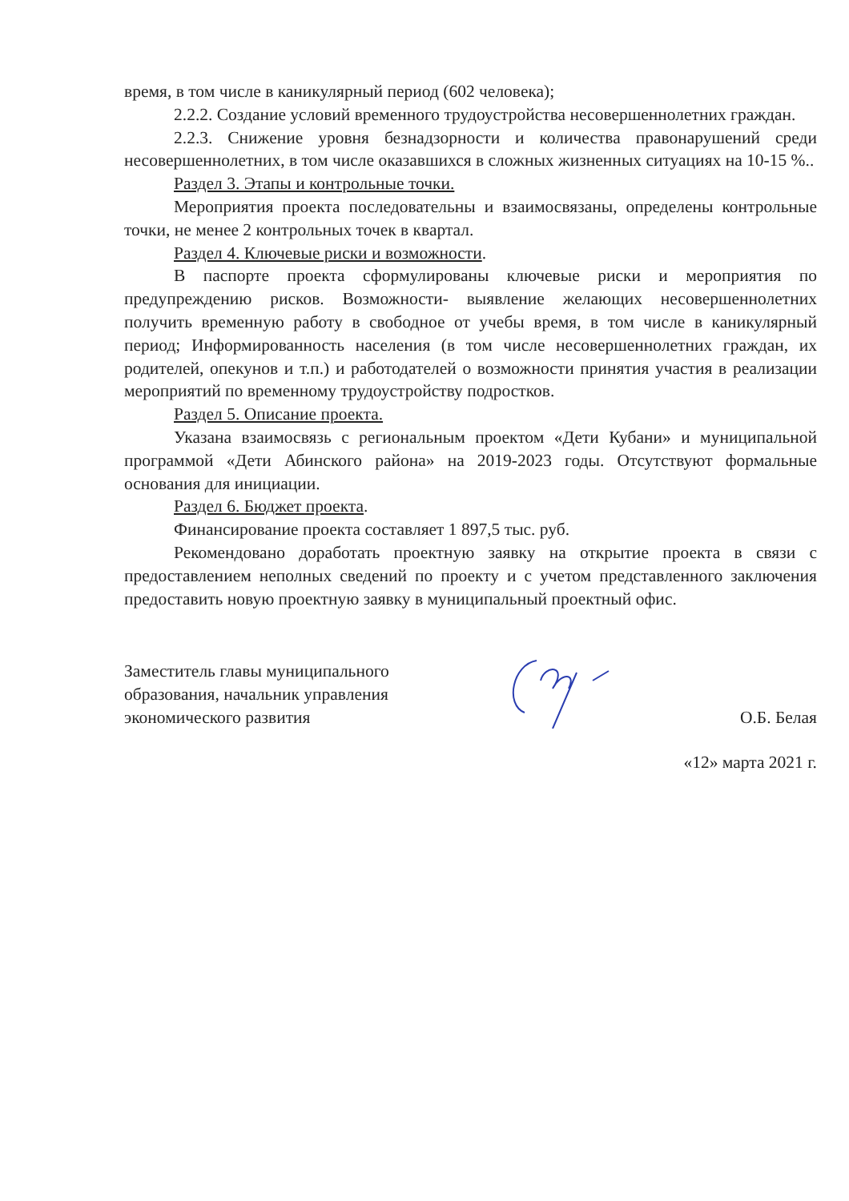время, в том числе в каникулярный период (602 человека);
2.2.2. Создание условий временного трудоустройства несовершеннолетних граждан.
2.2.3. Снижение уровня безнадзорности и количества правонарушений среди несовершеннолетних, в том числе оказавшихся в сложных жизненных ситуациях на 10-15 %..
Раздел 3. Этапы и контрольные точки.
Мероприятия проекта последовательны и взаимосвязаны, определены контрольные точки, не менее 2 контрольных точек в квартал.
Раздел 4. Ключевые риски и возможности.
В паспорте проекта сформулированы ключевые риски и мероприятия по предупреждению рисков. Возможности- выявление желающих несовершеннолетних получить временную работу в свободное от учебы время, в том числе в каникулярный период; Информированность населения (в том числе несовершеннолетних граждан, их родителей, опекунов и т.п.) и работодателей о возможности принятия участия в реализации мероприятий по временному трудоустройству подростков.
Раздел 5. Описание проекта.
Указана взаимосвязь с региональным проектом «Дети Кубани» и муниципальной программой «Дети Абинского района» на 2019-2023 годы. Отсутствуют формальные основания для инициации.
Раздел 6. Бюджет проекта.
Финансирование проекта составляет 1 897,5 тыс. руб.
Рекомендовано доработать проектную заявку на открытие проекта в связи с предоставлением неполных сведений по проекту и с учетом представленного заключения предоставить новую проектную заявку в муниципальный проектный офис.
Заместитель главы муниципального
образования, начальник управления
экономического развития
О.Б. Белая
«12» марта 2021 г.